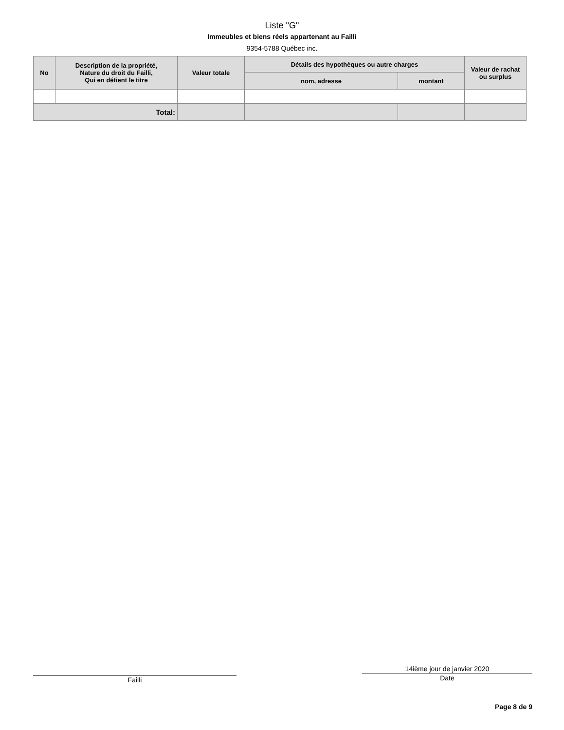Liste "G"
Immeubles et biens réels appartenant au Failli
9354-5788 Québec inc.
| No | Description de la propriété, Nature du droit du Failli, Qui en détient le titre | Valeur totale | Détails des hypothèques ou autre charges | | Valeur de rachat ou surplus |
| --- | --- | --- | --- | --- | --- |
| | | | nom, adresse | montant | |
| Total: | | | | | |
Failli
14ième jour de janvier 2020
Date
Page 8 de 9